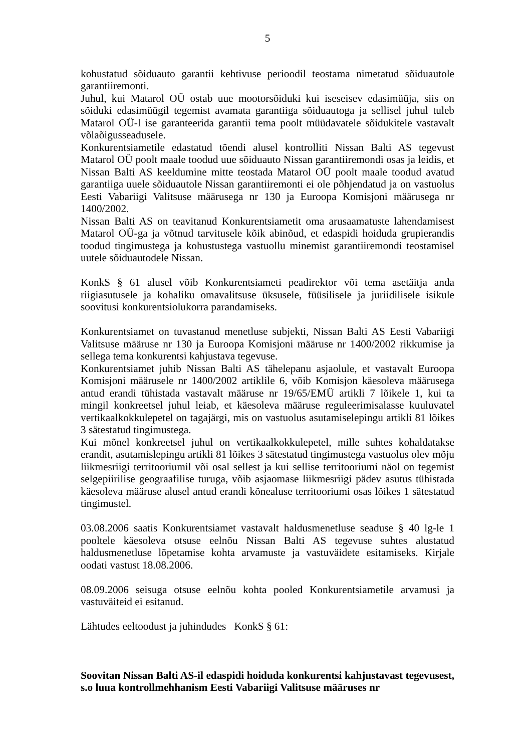5
kohustatud sõiduauto garantii kehtivuse perioodil teostama nimetatud sõiduautole garantiiremonti.
Juhul, kui Matarol OÜ ostab uue mootorsõiduki kui iseseisev edasimüüja, siis on sõiduki edasimüügil tegemist avamata garantiiga sõiduautoga ja sellisel juhul tuleb Matarol OÜ-l ise garanteerida garantii tema poolt müüdavatele sõidukitele vastavalt võlaõigusseadusele.
Konkurentsiametile edastatud tõendi alusel kontrolliti Nissan Balti AS tegevust Matarol OÜ poolt maale toodud uue sõiduauto Nissan garantiiremondi osas ja leidis, et Nissan Balti AS keeldumine mitte teostada Matarol OÜ poolt maale toodud avatud garantiiga uuele sõiduautole Nissan garantiiremonti ei ole põhjendatud ja on vastuolus Eesti Vabariigi Valitsuse määrusega nr 130 ja Euroopa Komisjoni määrusega nr 1400/2002.
Nissan Balti AS on teavitanud Konkurentsiametit oma arusaamatuste lahendamisest Matarol OÜ-ga ja võtnud tarvitusele kõik abinõud, et edaspidi hoiduda grupierandis toodud tingimustega ja kohustustega vastuollu minemist garantiiremondi teostamisel uutele sõiduautodele Nissan.
KonkS § 61 alusel võib Konkurentsiameti peadirektor või tema asetäitja anda riigiasutusele ja kohaliku omavalitsuse üksusele, füüsilisele ja juriidilisele isikule soovitusi konkurentsiolukorra parandamiseks.
Konkurentsiamet on tuvastanud menetluse subjekti, Nissan Balti AS Eesti Vabariigi Valitsuse määruse nr 130 ja Euroopa Komisjoni määruse nr 1400/2002 rikkumise ja sellega tema konkurentsi kahjustava tegevuse.
Konkurentsiamet juhib Nissan Balti AS tähelepanu asjaolule, et vastavalt Euroopa Komisjoni määrusele nr 1400/2002 artiklile 6, võib Komisjon käesoleva määrusega antud erandi tühistada vastavalt määruse nr 19/65/EMÜ artikli 7 lõikele 1, kui ta mingil konkreetsel juhul leiab, et käesoleva määruse reguleerimisalasse kuuluvatel vertikaalkokkulepetel on tagajärgi, mis on vastuolus asutamiselepingu artikli 81 lõikes 3 sätestatud tingimustega.
Kui mõnel konkreetsel juhul on vertikaalkokkulepetel, mille suhtes kohaldatakse erandit, asutamislepingu artikli 81 lõikes 3 sätestatud tingimustega vastuolus olev mõju liikmesriigi territooriumil või osal sellest ja kui sellise territooriumi näol on tegemist selgepiirilise geograafilise turuga, võib asjaomase liikmesriigi pädev asutus tühistada käesoleva määruse alusel antud erandi kõnealuse territooriumi osas lõikes 1 sätestatud tingimustel.
03.08.2006 saatis Konkurentsiamet vastavalt haldusmenetluse seaduse § 40 lg-le 1 pooltele käesoleva otsuse eelnõu Nissan Balti AS tegevuse suhtes alustatud haldusmenetluse lõpetamise kohta arvamuste ja vastuväidete esitamiseks. Kirjale oodati vastust 18.08.2006.
08.09.2006 seisuga otsuse eelnõu kohta pooled Konkurentsiametile arvamusi ja vastuväiteid ei esitanud.
Lähtudes eeltoodust ja juhindudes KonkS § 61:
Soovitan Nissan Balti AS-il edaspidi hoiduda konkurentsi kahjustavast tegevusest, s.o luua kontrollmehhanism Eesti Vabariigi Valitsuse määruses nr